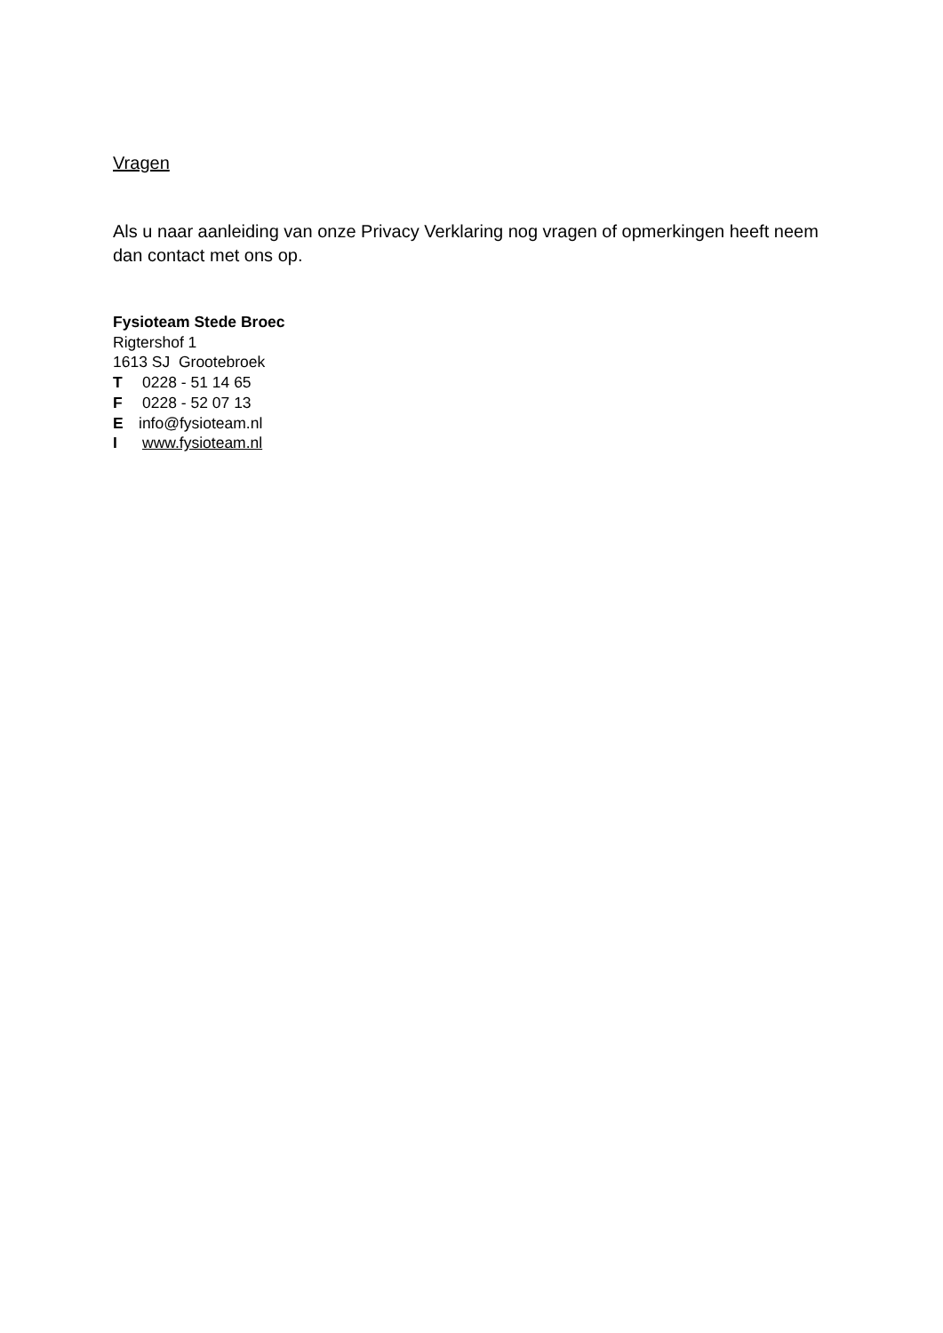Vragen
Als u naar aanleiding van onze Privacy Verklaring nog vragen of opmerkingen heeft neem dan contact met ons op.
Fysioteam Stede Broec
Rigtershof 1
1613 SJ Grootebroek
T 0228 - 51 14 65
F 0228 - 52 07 13
Einfo@fysioteam.nl
Iwww.fysioteam.nl